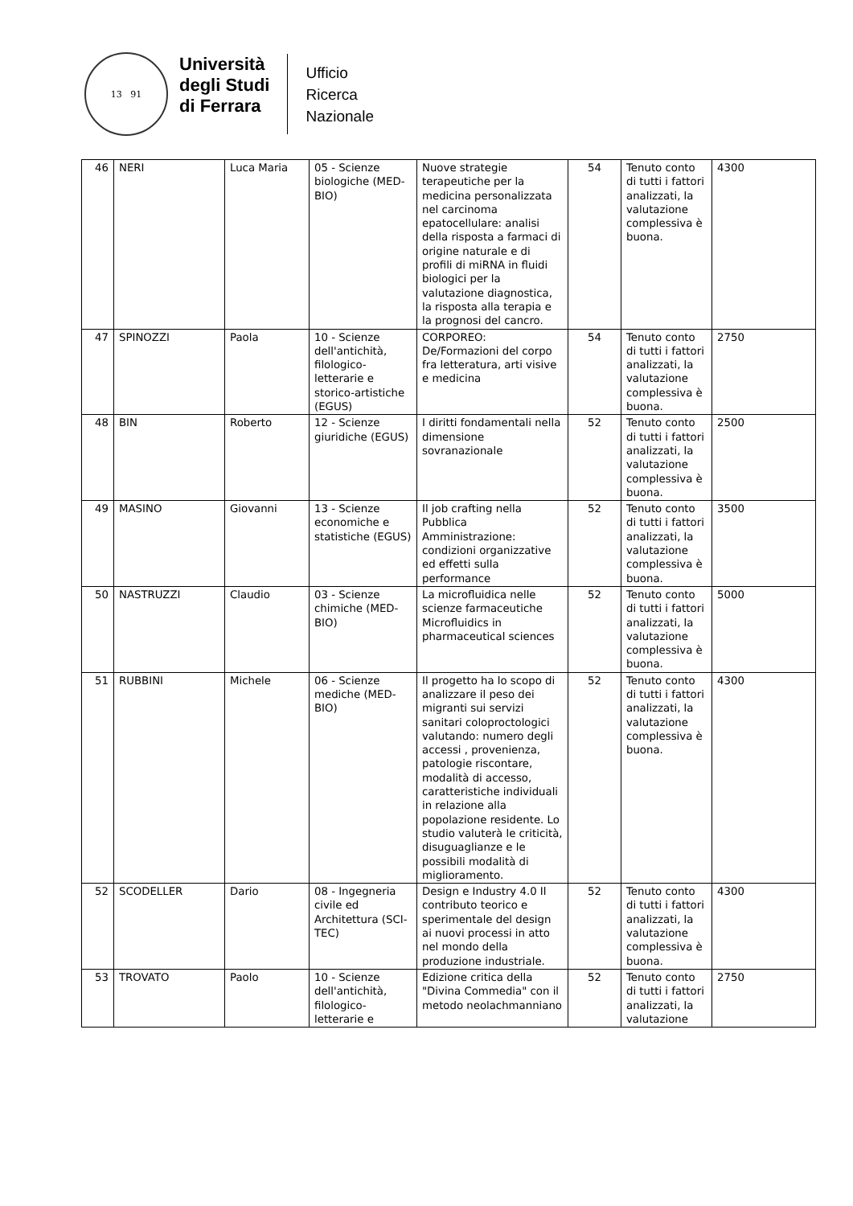13 91
Università
degli Studi
di Ferrara
Ufficio
Ricerca
Nazionale
| 46 | NERI | Luca Maria | 05 - Scienze biologiche (MED-BIO) | Nuove strategie terapeutiche per la medicina personalizzata nel carcinoma epatocellulare: analisi della risposta a farmaci di origine naturale e di profili di miRNA in fluidi biologici per la valutazione diagnostica, la risposta alla terapia e la prognosi del cancro. | 54 | Tenuto conto di tutti i fattori analizzati, la valutazione complessiva è buona. | 4300 |
| 47 | SPINOZZI | Paola | 10 - Scienze dell'antichità, filologico-letterarie e storico-artistiche (EGUS) | CORPOREO: De/Formazioni del corpo fra letteratura, arti visive e medicina | 54 | Tenuto conto di tutti i fattori analizzati, la valutazione complessiva è buona. | 2750 |
| 48 | BIN | Roberto | 12 - Scienze giuridiche (EGUS) | I diritti fondamentali nella dimensione sovranazionale | 52 | Tenuto conto di tutti i fattori analizzati, la valutazione complessiva è buona. | 2500 |
| 49 | MASINO | Giovanni | 13 - Scienze economiche e statistiche (EGUS) | Il job crafting nella Pubblica Amministrazione: condizioni organizzative ed effetti sulla performance | 52 | Tenuto conto di tutti i fattori analizzati, la valutazione complessiva è buona. | 3500 |
| 50 | NASTRUZZI | Claudio | 03 - Scienze chimiche (MED-BIO) | La microfluidica nelle scienze farmaceutiche Microfluidics in pharmaceutical sciences | 52 | Tenuto conto di tutti i fattori analizzati, la valutazione complessiva è buona. | 5000 |
| 51 | RUBBINI | Michele | 06 - Scienze mediche (MED-BIO) | Il progetto ha lo scopo di analizzare il peso dei migranti sui servizi sanitari coloproctologici valutando: numero degli accessi , provenienza, patologie riscontare, modalità di accesso, caratteristiche individuali in relazione alla popolazione residente. Lo studio valuterà le criticità, disuguaglianze e le possibili modalità di miglioramento. | 52 | Tenuto conto di tutti i fattori analizzati, la valutazione complessiva è buona. | 4300 |
| 52 | SCODELLER | Dario | 08 - Ingegneria civile ed Architettura (SCI-TEC) | Design e Industry 4.0 Il contributo teorico e sperimentale del design ai nuovi processi in atto nel mondo della produzione industriale. | 52 | Tenuto conto di tutti i fattori analizzati, la valutazione complessiva è buona. | 4300 |
| 53 | TROVATO | Paolo | 10 - Scienze dell'antichità, filologico-letterarie e | Edizione critica della "Divina Commedia" con il metodo neolachmanniano | 52 | Tenuto conto di tutti i fattori analizzati, la valutazione | 2750 |